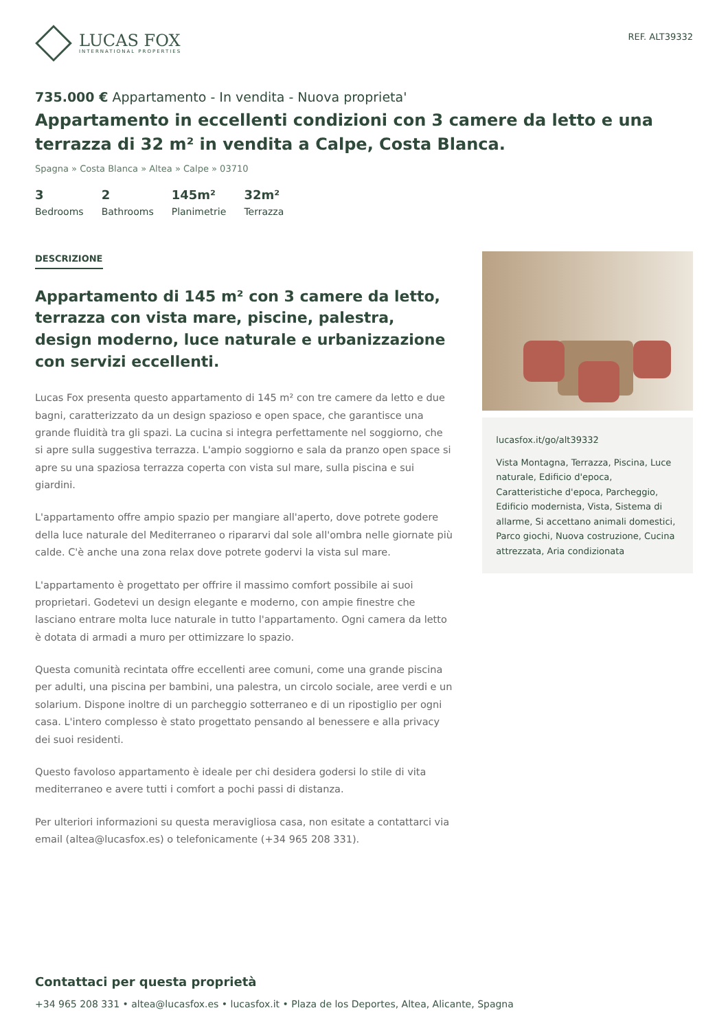LUCAS FOX
INTERNATIONAL PROPERTIES
REF. ALT39332
735.000 € Appartamento - In vendita - Nuova proprieta'
Appartamento in eccellenti condizioni con 3 camere da letto e una terrazza di 32 m² in vendita a Calpe, Costa Blanca.
Spagna » Costa Blanca » Altea » Calpe » 03710
3
Bedrooms
2
Bathrooms
145m²
Planimetrie
32m²
Terrazza
DESCRIZIONE
Appartamento di 145 m² con 3 camere da letto, terrazza con vista mare, piscine, palestra, design moderno, luce naturale e urbanizzazione con servizi eccellenti.
Lucas Fox presenta questo appartamento di 145 m² con tre camere da letto e due bagni, caratterizzato da un design spazioso e open space, che garantisce una grande fluidità tra gli spazi. La cucina si integra perfettamente nel soggiorno, che si apre sulla suggestiva terrazza. L'ampio soggiorno e sala da pranzo open space si apre su una spaziosa terrazza coperta con vista sul mare, sulla piscina e sui giardini.
L'appartamento offre ampio spazio per mangiare all'aperto, dove potrete godere della luce naturale del Mediterraneo o ripararvi dal sole all'ombra nelle giornate più calde. C'è anche una zona relax dove potrete godervi la vista sul mare.
L'appartamento è progettato per offrire il massimo comfort possibile ai suoi proprietari. Godetevi un design elegante e moderno, con ampie finestre che lasciano entrare molta luce naturale in tutto l'appartamento. Ogni camera da letto è dotata di armadi a muro per ottimizzare lo spazio.
Questa comunità recintata offre eccellenti aree comuni, come una grande piscina per adulti, una piscina per bambini, una palestra, un circolo sociale, aree verdi e un solarium. Dispone inoltre di un parcheggio sotterraneo e di un ripostiglio per ogni casa. L'intero complesso è stato progettato pensando al benessere e alla privacy dei suoi residenti.
Questo favoloso appartamento è ideale per chi desidera godersi lo stile di vita mediterraneo e avere tutti i comfort a pochi passi di distanza.
Per ulteriori informazioni su questa meravigliosa casa, non esitate a contattarci via email (altea@lucasfox.es) o telefonicamente (+34 965 208 331).
lucasfox.it/go/alt39332
Vista Montagna, Terrazza, Piscina, Luce naturale, Edificio d'epoca, Caratteristiche d'epoca, Parcheggio, Edificio modernista, Vista, Sistema di allarme, Si accettano animali domestici, Parco giochi, Nuova costruzione, Cucina attrezzata, Aria condizionata
Contattaci per questa proprietà
+34 965 208 331 • altea@lucasfox.es • lucasfox.it • Plaza de los Deportes, Altea, Alicante, Spagna